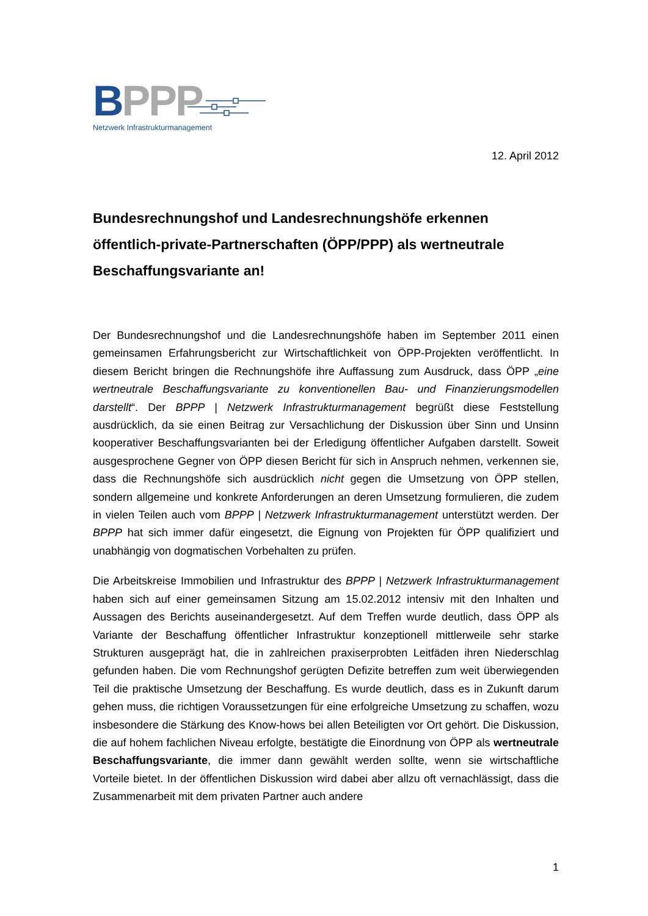BPPP
Netzwerk Infrastrukturmanagement
12. April 2012
Bundesrechnungshof und Landesrechnungshöfe erkennen öffentlich-private-Partnerschaften (ÖPP/PPP) als wertneutrale Beschaffungsvariante an!
Der Bundesrechnungshof und die Landesrechnungshöfe haben im September 2011 einen gemeinsamen Erfahrungsbericht zur Wirtschaftlichkeit von ÖPP-Projekten veröffentlicht. In diesem Bericht bringen die Rechnungshöfe ihre Auffassung zum Ausdruck, dass ÖPP „eine wertneutrale Beschaffungsvariante zu konventionellen Bau- und Finanzierungsmodellen darstellt“. Der BPPP | Netzwerk Infrastrukturmanagement begrüßt diese Feststellung ausdrücklich, da sie einen Beitrag zur Versachlichung der Diskussion über Sinn und Unsinn kooperativer Beschaffungsvarianten bei der Erledigung öffentlicher Aufgaben darstellt. Soweit ausgesprochene Gegner von ÖPP diesen Bericht für sich in Anspruch nehmen, verkennen sie, dass die Rechnungshöfe sich ausdrücklich nicht gegen die Umsetzung von ÖPP stellen, sondern allgemeine und konkrete Anforderungen an deren Umsetzung formulieren, die zudem in vielen Teilen auch vom BPPP | Netzwerk Infrastrukturmanagement unterstützt werden. Der BPPP hat sich immer dafür eingesetzt, die Eignung von Projekten für ÖPP qualifiziert und unabhängig von dogmatischen Vorbehalten zu prüfen.
Die Arbeitskreise Immobilien und Infrastruktur des BPPP | Netzwerk Infrastrukturmanagement haben sich auf einer gemeinsamen Sitzung am 15.02.2012 intensiv mit den Inhalten und Aussagen des Berichts auseinandergesetzt. Auf dem Treffen wurde deutlich, dass ÖPP als Variante der Beschaffung öffentlicher Infrastruktur konzeptionell mittlerweile sehr starke Strukturen ausgeprägt hat, die in zahlreichen praxiserprobten Leitfäden ihren Niederschlag gefunden haben. Die vom Rechnungshof gerügten Defizite betreffen zum weit überwiegenden Teil die praktische Umsetzung der Beschaffung. Es wurde deutlich, dass es in Zukunft darum gehen muss, die richtigen Voraussetzungen für eine erfolgreiche Umsetzung zu schaffen, wozu insbesondere die Stärkung des Know-hows bei allen Beteiligten vor Ort gehört. Die Diskussion, die auf hohem fachlichen Niveau erfolgte, bestätigte die Einordnung von ÖPP als wertneutrale Beschaffungsvariante, die immer dann gewählt werden sollte, wenn sie wirtschaftliche Vorteile bietet. In der öffentlichen Diskussion wird dabei aber allzu oft vernachlässigt, dass die Zusammenarbeit mit dem privaten Partner auch andere
1